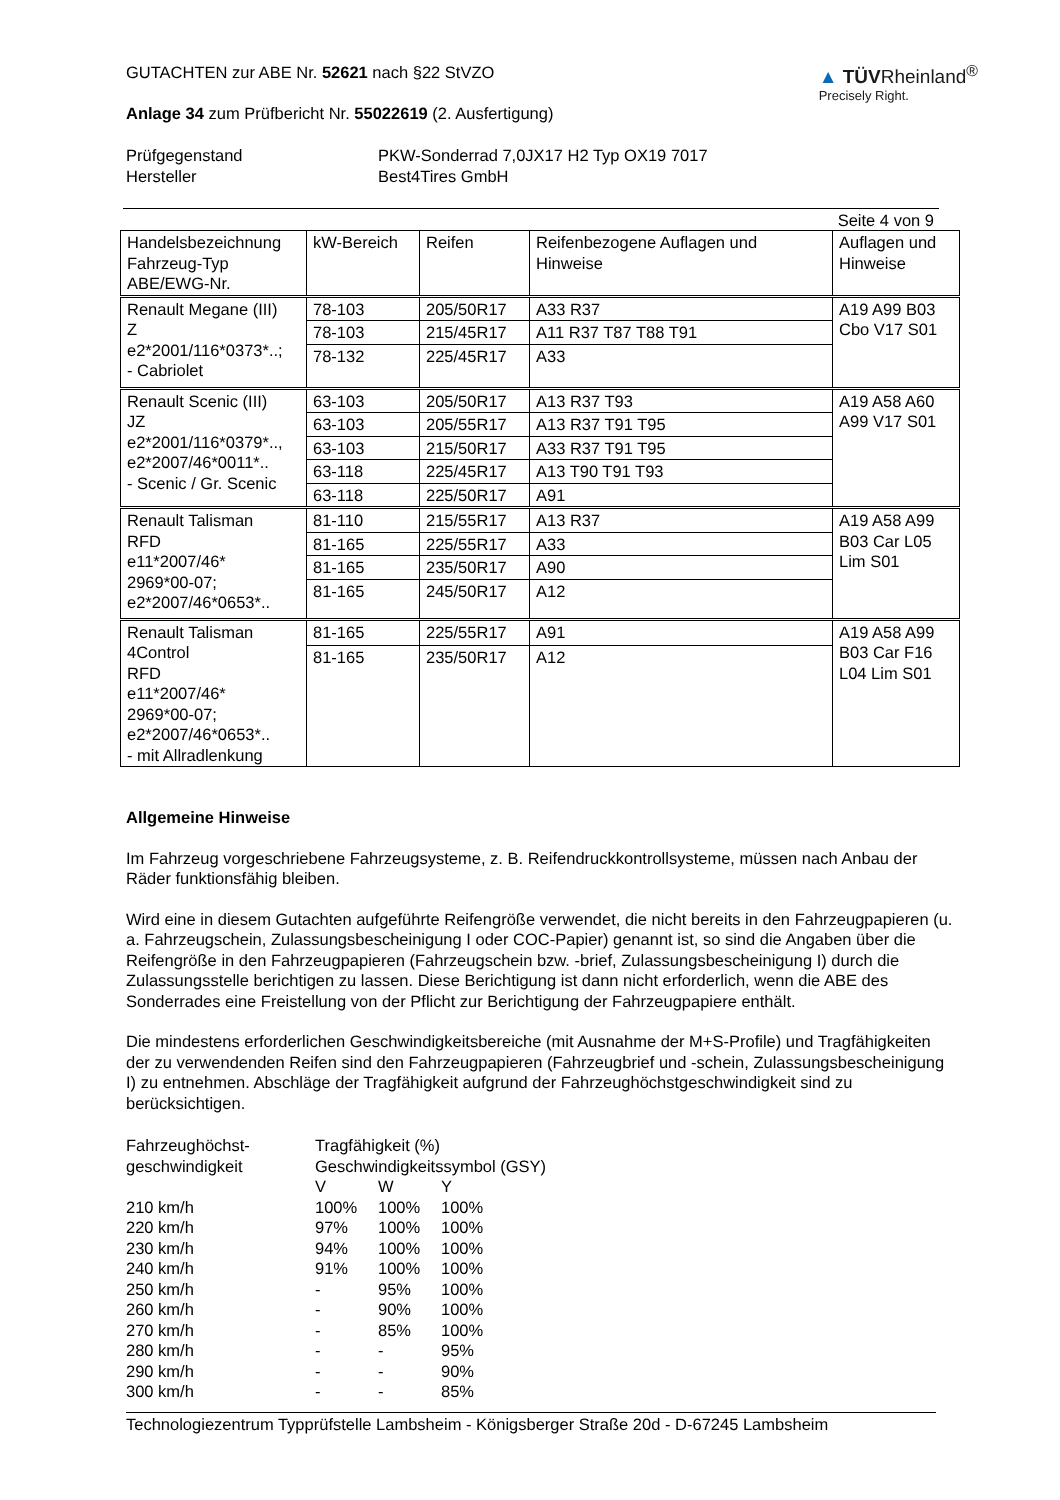GUTACHTEN zur ABE Nr. 52621 nach §22 StVZO
Anlage 34 zum Prüfbericht Nr. 55022619 (2. Ausfertigung)
▲ TÜVRheinland<sup>®</sup>
Precisely Right.
Prüfgegenstand
Hersteller
PKW-Sonderrad 7,0JX17 H2 Typ OX19 7017
Best4Tires GmbH
Seite 4 von 9
| Handelsbezeichnung Fahrzeug-Typ ABE/EWG-Nr. | kW-Bereich | Reifen | Reifenbezogene Auflagen und Hinweise | Auflagen und Hinweise |
| Renault Megane (III) Z e2*2001/116*0373*..; - Cabriolet | 78-103 | 205/50R17 | A33 R37 | A19 A99 B03 Cbo V17 S01 |
| | 78-103 | 215/45R17 | A11 R37 T87 T88 T91 | |
| | 78-132 | 225/45R17 | A33 | |
| Renault Scenic (III) JZ e2*2001/116*0379*.., e2*2007/46*0011*.. - Scenic / Gr. Scenic | 63-103 | 205/50R17 | A13 R37 T93 | A19 A58 A60 A99 V17 S01 |
| | 63-103 | 205/55R17 | A13 R37 T91 T95 | |
| | 63-103 | 215/50R17 | A33 R37 T91 T95 | |
| | 63-118 | 225/45R17 | A13 T90 T91 T93 | |
| | 63-118 | 225/50R17 | A91 | |
| Renault Talisman RFD e11*2007/46* 2969*00-07; e2*2007/46*0653*.. | 81-110 | 215/55R17 | A13 R37 | A19 A58 A99 B03 Car L05 Lim S01 |
| | 81-165 | 225/55R17 | A33 | |
| | 81-165 | 235/50R17 | A90 | |
| | 81-165 | 245/50R17 | A12 | |
| Renault Talisman 4Control RFD e11*2007/46* 2969*00-07; e2*2007/46*0653*.. - mit Allradlenkung | 81-165 | 225/55R17 | A91 | A19 A58 A99 B03 Car F16 L04 Lim S01 |
| | 81-165 | 235/50R17 | A12 | |
Allgemeine Hinweise
Im Fahrzeug vorgeschriebene Fahrzeugsysteme, z. B. Reifendruckkontrollsysteme, müssen nach Anbau der Räder funktionsfähig bleiben.
Wird eine in diesem Gutachten aufgeführte Reifengröße verwendet, die nicht bereits in den Fahrzeugpapieren (u. a. Fahrzeugschein, Zulassungsbescheinigung I oder COC-Papier) genannt ist, so sind die Angaben über die Reifengröße in den Fahrzeugpapieren (Fahrzeugschein bzw. -brief, Zulassungsbescheinigung I) durch die Zulassungsstelle berichtigen zu lassen. Diese Berichtigung ist dann nicht erforderlich, wenn die ABE des Sonderrades eine Freistellung von der Pflicht zur Berichtigung der Fahrzeugpapiere enthält.
Die mindestens erforderlichen Geschwindigkeitsbereiche (mit Ausnahme der M+S-Profile) und Tragfähigkeiten der zu verwendenden Reifen sind den Fahrzeugpapieren (Fahrzeugbrief und -schein, Zulassungsbescheinigung I) zu entnehmen. Abschläge der Tragfähigkeit aufgrund der Fahrzeughöchstgeschwindigkeit sind zu berücksichtigen.
| Fahrzeughöchst- geschwindigkeit | Tragfähigkeit (%) Geschwindigkeitssymbol (GSY) | | |
| | V | W | Y |
| 210 km/h | 100% | 100% | 100% |
| 220 km/h | 97% | 100% | 100% |
| 230 km/h | 94% | 100% | 100% |
| 240 km/h | 91% | 100% | 100% |
| 250 km/h | - | 95% | 100% |
| 260 km/h | - | 90% | 100% |
| 270 km/h | - | 85% | 100% |
| 280 km/h | - | - | 95% |
| 290 km/h | - | - | 90% |
| 300 km/h | - | - | 85% |
Technologiezentrum Typprüfstelle Lambsheim - Königsberger Straße 20d - D-67245 Lambsheim